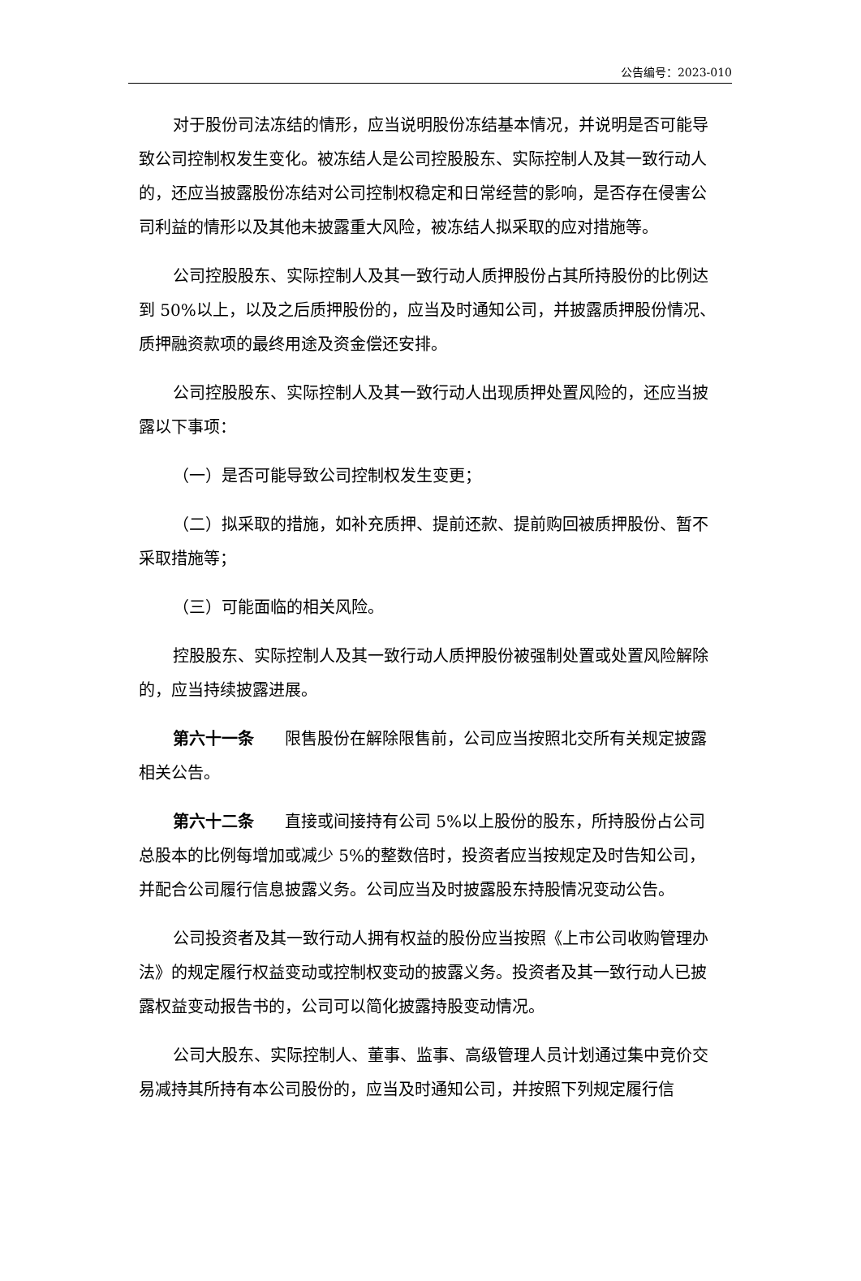公告编号：2023-010
对于股份司法冻结的情形，应当说明股份冻结基本情况，并说明是否可能导致公司控制权发生变化。被冻结人是公司控股股东、实际控制人及其一致行动人的，还应当披露股份冻结对公司控制权稳定和日常经营的影响，是否存在侵害公司利益的情形以及其他未披露重大风险，被冻结人拟采取的应对措施等。
公司控股股东、实际控制人及其一致行动人质押股份占其所持股份的比例达到 50%以上，以及之后质押股份的，应当及时通知公司，并披露质押股份情况、质押融资款项的最终用途及资金偿还安排。
公司控股股东、实际控制人及其一致行动人出现质押处置风险的，还应当披露以下事项：
（一）是否可能导致公司控制权发生变更；
（二）拟采取的措施，如补充质押、提前还款、提前购回被质押股份、暂不采取措施等；
（三）可能面临的相关风险。
控股股东、实际控制人及其一致行动人质押股份被强制处置或处置风险解除的，应当持续披露进展。
第六十一条 限售股份在解除限售前，公司应当按照北交所有关规定披露相关公告。
第六十二条 直接或间接持有公司 5%以上股份的股东，所持股份占公司总股本的比例每增加或减少 5%的整数倍时，投资者应当按规定及时告知公司，并配合公司履行信息披露义务。公司应当及时披露股东持股情况变动公告。
公司投资者及其一致行动人拥有权益的股份应当按照《上市公司收购管理办法》的规定履行权益变动或控制权变动的披露义务。投资者及其一致行动人已披露权益变动报告书的，公司可以简化披露持股变动情况。
公司大股东、实际控制人、董事、监事、高级管理人员计划通过集中竞价交易减持其所持有本公司股份的，应当及时通知公司，并按照下列规定履行信